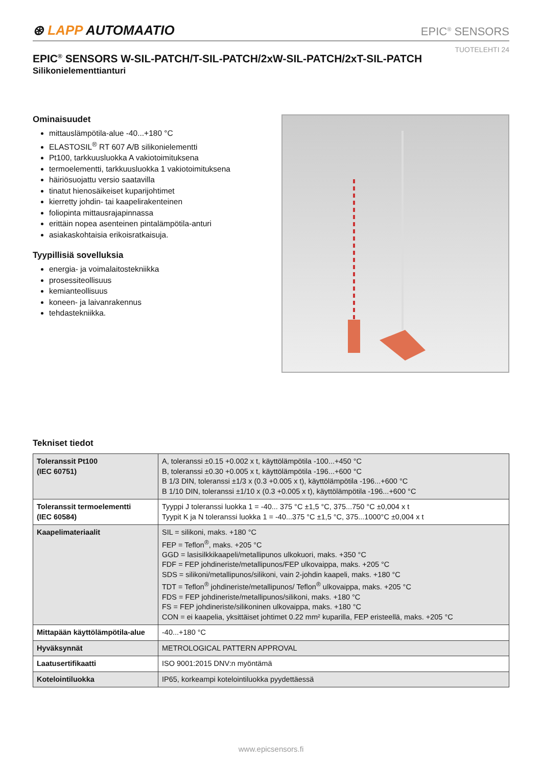⊛ LAPP AUTOMAATIO
EPIC<sup>®</sup> SENSORS
TUOTELEHTI 24
EPIC<sup>®</sup> SENSORS W-SIL-PATCH/T-SIL-PATCH/2xW-SIL-PATCH/2xT-SIL-PATCH
Silikonielementtianturi
Ominaisuudet
mittauslämpötila-alue -40...+180 °C
ELASTOSIL<sup>®</sup> RT 607 A/B silikonielementti
Pt100, tarkkuusluokka A vakiotoimituksena
termoelementti, tarkkuusluokka 1 vakiotoimituksena
häiriösuojattu versio saatavilla
tinatut hienosäikeiset kuparijohtimet
kierretty johdin- tai kaapelirakenteinen
foliopinta mittausrajapinnassa
erittäin nopea asenteinen pintalämpötila-anturi
asiakaskohtaisia erikoisratkaisuja.
Tyypillisiä sovelluksia
energia- ja voimalaitostekniikka
prosessiteollisuus
kemianteollisuus
koneen- ja laivanrakennus
tehdastekniikka.
Tekniset tiedot
| Toleranssit Pt100 (IEC 60751) | A, toleranssi ±0.15 +0.002 x t, käyttölämpötila -100...+450 °C B, toleranssi ±0.30 +0.005 x t, käyttölämpötila -196...+600 °C B 1/3 DIN, toleranssi ±1/3 x (0.3 +0.005 x t), käyttölämpötila -196...+600 °C B 1/10 DIN, toleranssi ±1/10 x (0.3 +0.005 x t), käyttölämpötila -196...+600 °C |
| Toleranssit termoelementti (IEC 60584) | Tyyppi J toleranssi luokka 1 = -40... 375 °C ±1,5 °C, 375...750 °C ±0,004 x t Tyypit K ja N toleranssi luokka 1 = -40...375 °C ±1,5 °C, 375...1000°C ±0,004 x t |
| Kaapelimateriaalit | SIL = silikoni, maks. +180 °C FEP = Teflon<sup>®</sup>, maks. +205 °C GGD = lasisilkkikaapeli/metallipunos ulkokuori, maks. +350 °C FDF = FEP johdineriste/metallipunos/FEP ulkovaippa, maks. +205 °C SDS = silikoni/metallipunos/silikoni, vain 2-johdin kaapeli, maks. +180 °C TDT = Teflon<sup>®</sup> johdineriste/metallipunos/ Teflon<sup>®</sup> ulkovaippa, maks. +205 °C FDS = FEP johdineriste/metallipunos/silikoni, maks. +180 °C FS = FEP johdineriste/silikoninen ulkovaippa, maks. +180 °C CON = ei kaapelia, yksittäiset johtimet 0.22 mm² kuparilla, FEP eristeellä, maks. +205 °C |
| Mittapään käyttölämpötila-alue | -40...+180 °C |
| Hyväksynnät | METROLOGICAL PATTERN APPROVAL |
| Laatusertifikaatti | ISO 9001:2015 DNV:n myöntämä |
| Kotelointiluokka | IP65, korkeampi kotelointiluokka pyydettäessä |
www.epicsensors.fi